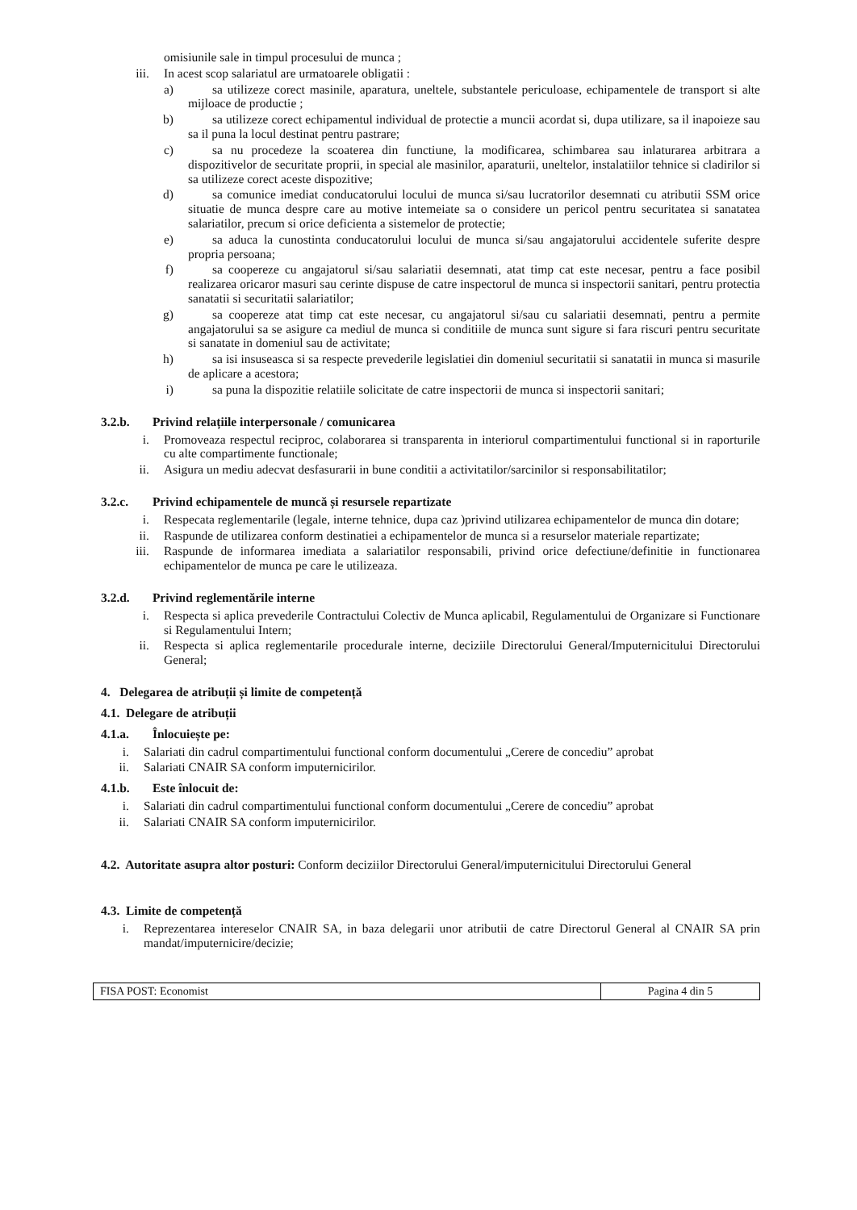omisiunile sale in timpul procesului de munca ;
iii. In acest scop salariatul are urmatoarele obligatii :
a) sa utilizeze corect masinile, aparatura, uneltele, substantele periculoase, echipamentele de transport si alte mijloace de productie ;
b) sa utilizeze corect echipamentul individual de protectie a muncii acordat si, dupa utilizare, sa il inapoieze sau sa il puna la locul destinat pentru pastrare;
c) sa nu procedeze la scoaterea din functiune, la modificarea, schimbarea sau inlaturarea arbitrara a dispozitivelor de securitate proprii, in special ale masinilor, aparaturii, uneltelor, instalatiilor tehnice si cladirilor si sa utilizeze corect aceste dispozitive;
d) sa comunice imediat conducatorului locului de munca si/sau lucratorilor desemnati cu atributii SSM orice situatie de munca despre care au motive intemeiate sa o considere un pericol pentru securitatea si sanatatea salariatilor, precum si orice deficienta a sistemelor de protectie;
e) sa aduca la cunostinta conducatorului locului de munca si/sau angajatorului accidentele suferite despre propria persoana;
f) sa coopereze cu angajatorul si/sau salariatii desemnati, atat timp cat este necesar, pentru a face posibil realizarea oricaror masuri sau cerinte dispuse de catre inspectorul de munca si inspectorii sanitari, pentru protectia sanatatii si securitatii salariatilor;
g) sa coopereze atat timp cat este necesar, cu angajatorul si/sau cu salariatii desemnati, pentru a permite angajatorului sa se asigure ca mediul de munca si conditiile de munca sunt sigure si fara riscuri pentru securitate si sanatate in domeniul sau de activitate;
h) sa isi insuseasca si sa respecte prevederile legislatiei din domeniul securitatii si sanatatii in munca si masurile de aplicare a acestora;
i) sa puna la dispozitie relatiile solicitate de catre inspectorii de munca si inspectorii sanitari;
3.2.b. Privind relațiile interpersonale / comunicarea
i. Promoveaza respectul reciproc, colaborarea si transparenta in interiorul compartimentului functional si in raporturile cu alte compartimente functionale;
ii. Asigura un mediu adecvat desfasurarii in bune conditii a activitatilor/sarcinilor si responsabilitatilor;
3.2.c. Privind echipamentele de muncă și resursele repartizate
i. Respecata reglementarile (legale, interne tehnice, dupa caz )privind utilizarea echipamentelor de munca din dotare;
ii. Raspunde de utilizarea conform destinatiei a echipamentelor de munca si a resurselor materiale repartizate;
iii. Raspunde de informarea imediata a salariatilor responsabili, privind orice defectiune/definitie in functionarea echipamentelor de munca pe care le utilizeaza.
3.2.d. Privind reglementările interne
i. Respecta si aplica prevederile Contractului Colectiv de Munca aplicabil, Regulamentului de Organizare si Functionare si Regulamentului Intern;
ii. Respecta si aplica reglementarile procedurale interne, deciziile Directorului General/Imputernicitului Directorului General;
4. Delegarea de atribuții și limite de competență
4.1. Delegare de atribuții
4.1.a. Înlocuiește pe:
i. Salariati din cadrul compartimentului functional conform documentului „Cerere de concediu” aprobat
ii. Salariati CNAIR SA conform imputernicirilor.
4.1.b. Este înlocuit de:
i. Salariati din cadrul compartimentului functional conform documentului „Cerere de concediu” aprobat
ii. Salariati CNAIR SA conform imputernicirilor.
4.2. Autoritate asupra altor posturi: Conform deciziilor Directorului General/imputernicitului Directorului General
4.3. Limite de competență
i. Reprezentarea intereselor CNAIR SA, in baza delegarii unor atributii de catre Directorul General al CNAIR SA prin mandat/imputernicire/decizie;
FISA POST: Economist Pagina 4 din 5